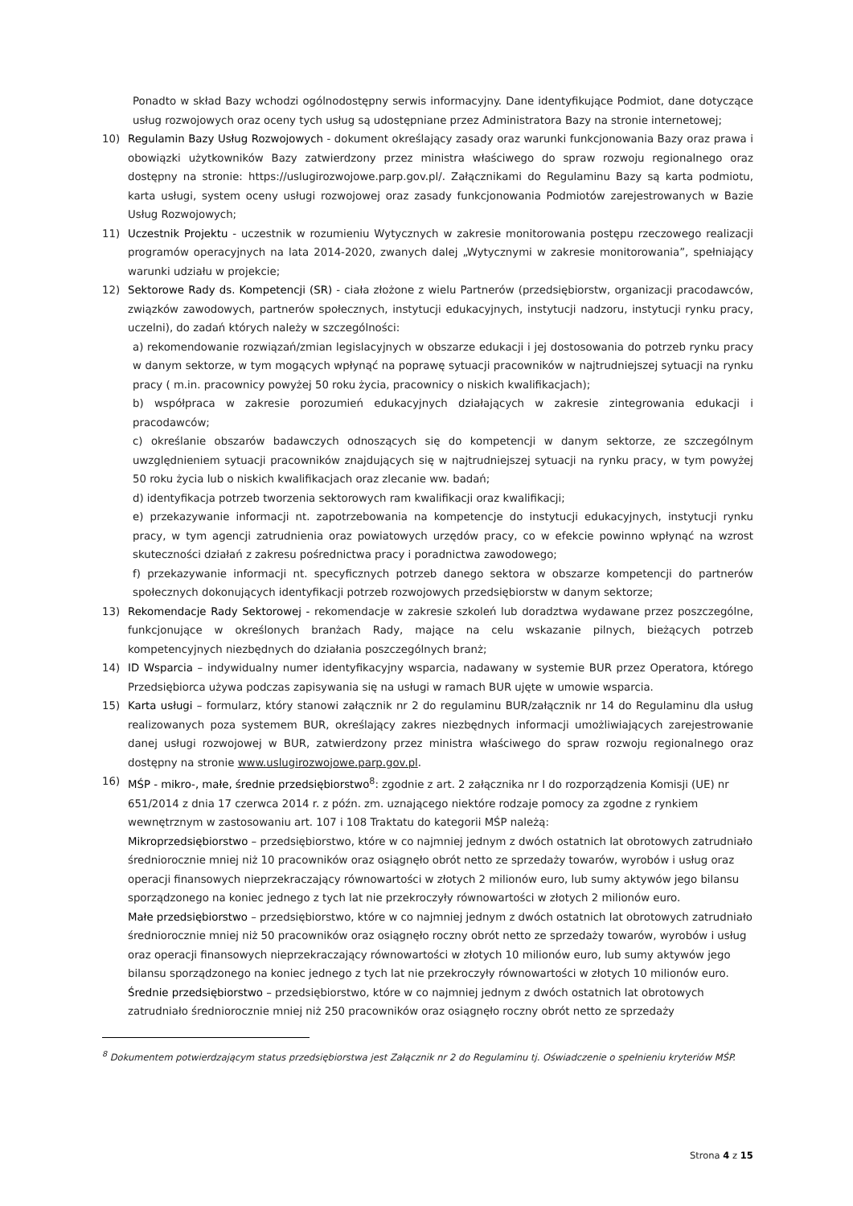Ponadto w skład Bazy wchodzi ogólnodostępny serwis informacyjny. Dane identyfikujące Podmiot, dane dotyczące usług rozwojowych oraz oceny tych usług są udostępniane przez Administratora Bazy na stronie internetowej;
10) Regulamin Bazy Usług Rozwojowych - dokument określający zasady oraz warunki funkcjonowania Bazy oraz prawa i obowiązki użytkowników Bazy zatwierdzony przez ministra właściwego do spraw rozwoju regionalnego oraz dostępny na stronie: https://uslugirozwojowe.parp.gov.pl/. Załącznikami do Regulaminu Bazy są karta podmiotu, karta usługi, system oceny usługi rozwojowej oraz zasady funkcjonowania Podmiotów zarejestrowanych w Bazie Usług Rozwojowych;
11) Uczestnik Projektu - uczestnik w rozumieniu Wytycznych w zakresie monitorowania postępu rzeczowego realizacji programów operacyjnych na lata 2014-2020, zwanych dalej „Wytycznymi w zakresie monitorowania”, spełniający warunki udziału w projekcie;
12) Sektorowe Rady ds. Kompetencji (SR) - ciała złożone z wielu Partnerów (przedsiębiorstw, organizacji pracodawców, związków zawodowych, partnerów społecznych, instytucji edukacyjnych, instytucji nadzoru, instytucji rynku pracy, uczelni), do zadań których należy w szczególności:
a) rekomendowanie rozwiązań/zmian legislacyjnych w obszarze edukacji i jej dostosowania do potrzeb rynku pracy w danym sektorze, w tym mogących wpłynąć na poprawę sytuacji pracowników w najtrudniejszej sytuacji na rynku pracy ( m.in. pracownicy powyżej 50 roku życia, pracownicy o niskich kwalifikacjach);
b) współpraca w zakresie porozumień edukacyjnych działających w zakresie zintegrowania edukacji i pracodawców;
c) określanie obszarów badawczych odnoszących się do kompetencji w danym sektorze, ze szczególnym uwzględnieniem sytuacji pracowników znajdujących się w najtrudniejszej sytuacji na rynku pracy, w tym powyżej 50 roku życia lub o niskich kwalifikacjach oraz zlecanie ww. badań;
d) identyfikacja potrzeb tworzenia sektorowych ram kwalifikacji oraz kwalifikacji;
e) przekazywanie informacji nt. zapotrzebowania na kompetencje do instytucji edukacyjnych, instytucji rynku pracy, w tym agencji zatrudnienia oraz powiatowych urzędów pracy, co w efekcie powinno wpłynąć na wzrost skuteczności działań z zakresu pośrednictwa pracy i poradnictwa zawodowego;
f) przekazywanie informacji nt. specyficznych potrzeb danego sektora w obszarze kompetencji do partnerów społecznych dokonujących identyfikacji potrzeb rozwojowych przedsiębiorstw w danym sektorze;
13) Rekomendacje Rady Sektorowej - rekomendacje w zakresie szkoleń lub doradztwa wydawane przez poszczególne, funkcjonujące w określonych branżach Rady, mające na celu wskazanie pilnych, bieżących potrzeb kompetencyjnych niezbędnych do działania poszczególnych branż;
14) ID Wsparcia – indywidualny numer identyfikacyjny wsparcia, nadawany w systemie BUR przez Operatora, którego Przedsiębiorca używa podczas zapisywania się na usługi w ramach BUR ujęte w umowie wsparcia.
15) Karta usługi – formularz, który stanowi załącznik nr 2 do regulaminu BUR/załącznik nr 14 do Regulaminu dla usług realizowanych poza systemem BUR, określający zakres niezbędnych informacji umożliwiających zarejestrowanie danej usługi rozwojowej w BUR, zatwierdzony przez ministra właściwego do spraw rozwoju regionalnego oraz dostępny na stronie www.uslugirozwojowe.parp.gov.pl.
16) MŚP - mikro-, małe, średnie przedsiębiorstwo<sup>8</sup>: zgodnie z art. 2 załącznika nr I do rozporządzenia Komisji (UE) nr 651/2014 z dnia 17 czerwca 2014 r. z późn. zm. uznającego niektóre rodzaje pomocy za zgodne z rynkiem wewnętrznym w zastosowaniu art. 107 i 108 Traktatu do kategorii MŚP należą:
Mikroprzedsiębiorstwo – przedsiębiorstwo, które w co najmniej jednym z dwóch ostatnich lat obrotowych zatrudniało średniorocznie mniej niż 10 pracowników oraz osiągnęło obrót netto ze sprzedaży towarów, wyrobów i usług oraz operacji finansowych nieprzekraczający równowartości w złotych 2 milionów euro, lub sumy aktywów jego bilansu sporządzonego na koniec jednego z tych lat nie przekroczyły równowartości w złotych 2 milionów euro.
Małe przedsiębiorstwo – przedsiębiorstwo, które w co najmniej jednym z dwóch ostatnich lat obrotowych zatrudniało średniorocznie mniej niż 50 pracowników oraz osiągnęło roczny obrót netto ze sprzedaży towarów, wyrobów i usług oraz operacji finansowych nieprzekraczający równowartości w złotych 10 milionów euro, lub sumy aktywów jego bilansu sporządzonego na koniec jednego z tych lat nie przekroczyły równowartości w złotych 10 milionów euro.
Średnie przedsiębiorstwo – przedsiębiorstwo, które w co najmniej jednym z dwóch ostatnich lat obrotowych zatrudniało średniorocznie mniej niż 250 pracowników oraz osiągnęło roczny obrót netto ze sprzedaży
<sup>8</sup> Dokumentem potwierdzającym status przedsiębiorstwa jest Załącznik nr 2 do Regulaminu tj. Oświadczenie o spełnieniu kryteriów MŚP.
Strona 4 z 15